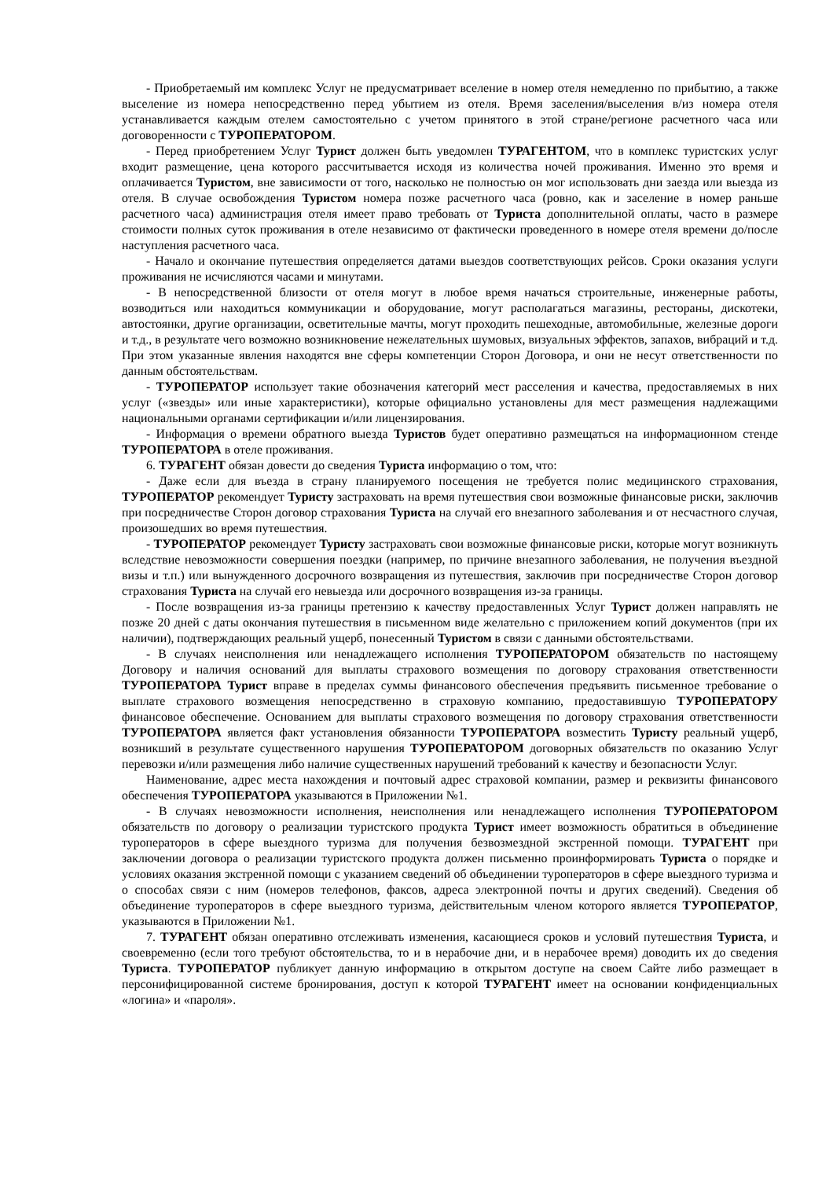- Приобретаемый им комплекс Услуг не предусматривает вселение в номер отеля немедленно по прибытию, а также выселение из номера непосредственно перед убытием из отеля. Время заселения/выселения в/из номера отеля устанавливается каждым отелем самостоятельно с учетом принятого в этой стране/регионе расчетного часа или договоренности с ТУРОПЕРАТОРОМ.
- Перед приобретением Услуг Турист должен быть уведомлен ТУРАГЕНТОМ, что в комплекс туристских услуг входит размещение, цена которого рассчитывается исходя из количества ночей проживания. Именно это время и оплачивается Туристом, вне зависимости от того, насколько не полностью он мог использовать дни заезда или выезда из отеля. В случае освобождения Туристом номера позже расчетного часа (ровно, как и заселение в номер раньше расчетного часа) администрация отеля имеет право требовать от Туриста дополнительной оплаты, часто в размере стоимости полных суток проживания в отеле независимо от фактически проведенного в номере отеля времени до/после наступления расчетного часа.
- Начало и окончание путешествия определяется датами выездов соответствующих рейсов. Сроки оказания услуги проживания не исчисляются часами и минутами.
- В непосредственной близости от отеля могут в любое время начаться строительные, инженерные работы, возводиться или находиться коммуникации и оборудование, могут располагаться магазины, рестораны, дискотеки, автостоянки, другие организации, осветительные мачты, могут проходить пешеходные, автомобильные, железные дороги и т.д., в результате чего возможно возникновение нежелательных шумовых, визуальных эффектов, запахов, вибраций и т.д. При этом указанные явления находятся вне сферы компетенции Сторон Договора, и они не несут ответственности по данным обстоятельствам.
- ТУРОПЕРАТОР использует такие обозначения категорий мест расселения и качества, предоставляемых в них услуг («звезды» или иные характеристики), которые официально установлены для мест размещения надлежащими национальными органами сертификации и/или лицензирования.
- Информация о времени обратного выезда Туристов будет оперативно размещаться на информационном стенде ТУРОПЕРАТОРА в отеле проживания.
6. ТУРАГЕНТ обязан довести до сведения Туриста информацию о том, что:
- Даже если для въезда в страну планируемого посещения не требуется полис медицинского страхования, ТУРОПЕРАТОР рекомендует Туристу застраховать на время путешествия свои возможные финансовые риски, заключив при посредничестве Сторон договор страхования Туриста на случай его внезапного заболевания и от несчастного случая, произошедших во время путешествия.
- ТУРОПЕРАТОР рекомендует Туристу застраховать свои возможные финансовые риски, которые могут возникнуть вследствие невозможности совершения поездки (например, по причине внезапного заболевания, не получения въездной визы и т.п.) или вынужденного досрочного возвращения из путешествия, заключив при посредничестве Сторон договор страхования Туриста на случай его невыезда или досрочного возвращения из-за границы.
- После возвращения из-за границы претензию к качеству предоставленных Услуг Турист должен направлять не позже 20 дней с даты окончания путешествия в письменном виде желательно с приложением копий документов (при их наличии), подтверждающих реальный ущерб, понесенный Туристом в связи с данными обстоятельствами.
- В случаях неисполнения или ненадлежащего исполнения ТУРОПЕРАТОРОМ обязательств по настоящему Договору и наличия оснований для выплаты страхового возмещения по договору страхования ответственности ТУРОПЕРАТОРА Турист вправе в пределах суммы финансового обеспечения предъявить письменное требование о выплате страхового возмещения непосредственно в страховую компанию, предоставившую ТУРОПЕРАТОРУ финансовое обеспечение. Основанием для выплаты страхового возмещения по договору страхования ответственности ТУРОПЕРАТОРА является факт установления обязанности ТУРОПЕРАТОРА возместить Туристу реальный ущерб, возникший в результате существенного нарушения ТУРОПЕРАТОРОМ договорных обязательств по оказанию Услуг перевозки и/или размещения либо наличие существенных нарушений требований к качеству и безопасности Услуг.
Наименование, адрес места нахождения и почтовый адрес страховой компании, размер и реквизиты финансового обеспечения ТУРОПЕРАТОРА указываются в Приложении №1.
- В случаях невозможности исполнения, неисполнения или ненадлежащего исполнения ТУРОПЕРАТОРОМ обязательств по договору о реализации туристского продукта Турист имеет возможность обратиться в объединение туроператоров в сфере выездного туризма для получения безвозмездной экстренной помощи. ТУРАГЕНТ при заключении договора о реализации туристского продукта должен письменно проинформировать Туриста о порядке и условиях оказания экстренной помощи с указанием сведений об объединении туроператоров в сфере выездного туризма и о способах связи с ним (номеров телефонов, факсов, адреса электронной почты и других сведений). Сведения об объединение туроператоров в сфере выездного туризма, действительным членом которого является ТУРОПЕРАТОР, указываются в Приложении №1.
7. ТУРАГЕНТ обязан оперативно отслеживать изменения, касающиеся сроков и условий путешествия Туриста, и своевременно (если того требуют обстоятельства, то и в нерабочие дни, и в нерабочее время) доводить их до сведения Туриста. ТУРОПЕРАТОР публикует данную информацию в открытом доступе на своем Сайте либо размещает в персонифицированной системе бронирования, доступ к которой ТУРАГЕНТ имеет на основании конфиденциальных «логина» и «пароля».